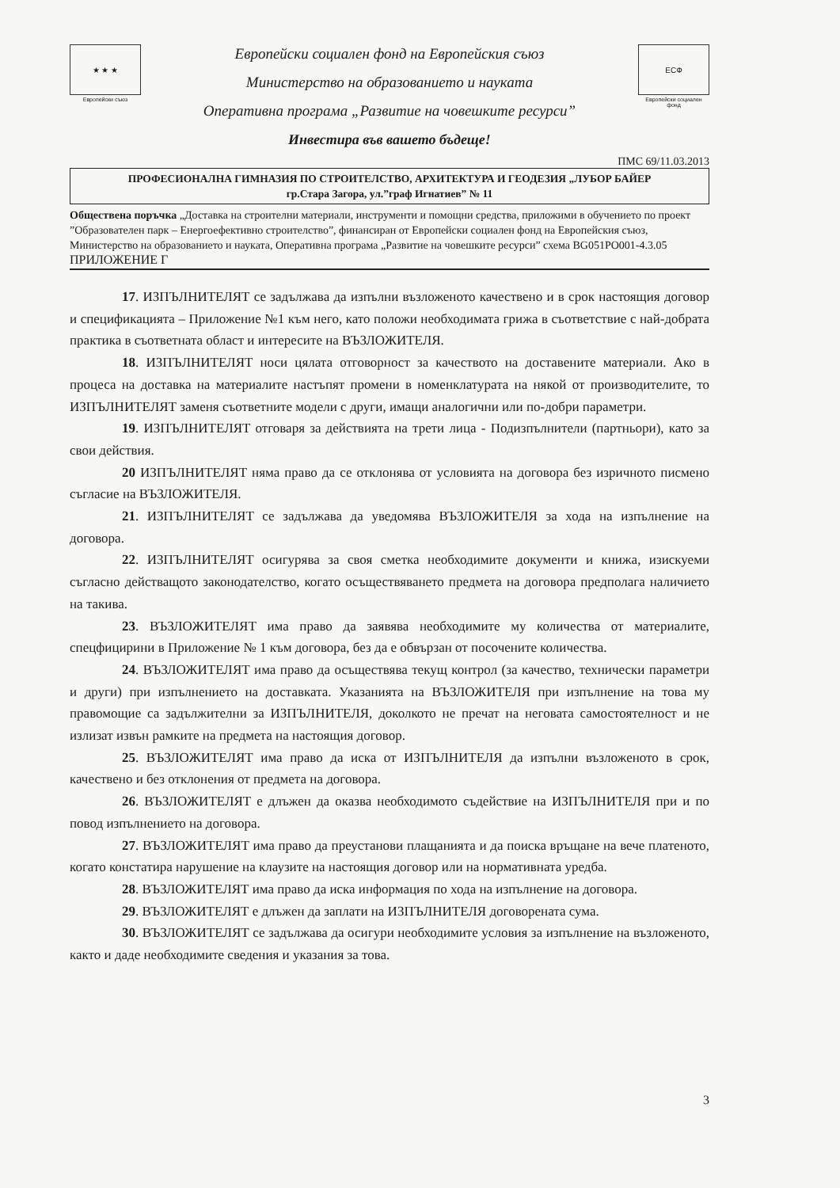★ ★ ★
Европейски съюз
Европейски социален фонд на Европейския съюз
Министерство на образованието и науката
Оперативна програма „Развитие на човешките ресурси”
Инвестира във вашето бъдеще!
ЕСФ
Европейски социален фонд
ПМС 69/11.03.2013
ПРОФЕСИОНАЛНА ГИМНАЗИЯ ПО СТРОИТЕЛСТВО, АРХИТЕКТУРА И ГЕОДЕЗИЯ „ЛУБОР БАЙЕР
гр.Стара Загора, ул.”граф Игнатиев” № 11
Обществена поръчка „Доставка на строителни материали, инструменти и помощни средства, приложими в обучението по проект ”Образователен парк – Енергоефективно строителство”, финансиран от Европейски социален фонд на Европейския съюз, Министерство на образованието и науката, Оперативна програма „Развитие на човешките ресурси” схема BG051PO001-4.3.05
ПРИЛОЖЕНИЕ Г
17. ИЗПЪЛНИТЕЛЯТ се задължава да изпълни възложеното качествено и в срок настоящия договор и спецификацията – Приложение №1 към него, като положи необходимата грижа в съответствие с най-добрата практика в съответната област и интересите на ВЪЗЛОЖИТЕЛЯ.
18. ИЗПЪЛНИТЕЛЯТ носи цялата отговорност за качеството на доставените материали. Ако в процеса на доставка на материалите настъпят промени в номенклатурата на някой от производителите, то ИЗПЪЛНИТЕЛЯТ заменя съответните модели с други, имащи аналогични или по-добри параметри.
19. ИЗПЪЛНИТЕЛЯТ отговаря за действията на трети лица - Подизпълнители (партньори), като за свои действия.
20 ИЗПЪЛНИТЕЛЯТ няма право да се отклонява от условията на договора без изричното писмено съгласие на ВЪЗЛОЖИТЕЛЯ.
21. ИЗПЪЛНИТЕЛЯТ се задължава да уведомява ВЪЗЛОЖИТЕЛЯ за хода на изпълнение на договора.
22. ИЗПЪЛНИТЕЛЯТ осигурява за своя сметка необходимите документи и книжа, изискуеми съгласно действащото законодателство, когато осъществяването предмета на договора предполага наличието на такива.
23. ВЪЗЛОЖИТЕЛЯТ има право да заявява необходимите му количества от материалите, спецфицирини в Приложение № 1 към договора, без да е обвързан от посочените количества.
24. ВЪЗЛОЖИТЕЛЯТ има право да осъществява текущ контрол (за качество, технически параметри и други) при изпълнението на доставката. Указанията на ВЪЗЛОЖИТЕЛЯ при изпълнение на това му правомощие са задължителни за ИЗПЪЛНИТЕЛЯ, доколкото не пречат на неговата самостоятелност и не излизат извън рамките на предмета на настоящия договор.
25. ВЪЗЛОЖИТЕЛЯТ има право да иска от ИЗПЪЛНИТЕЛЯ да изпълни възложеното в срок, качествено и без отклонения от предмета на договора.
26. ВЪЗЛОЖИТЕЛЯТ е длъжен да оказва необходимото съдействие на ИЗПЪЛНИТЕЛЯ при и по повод изпълнението на договора.
27. ВЪЗЛОЖИТЕЛЯТ има право да преустанови плащанията и да поиска връщане на вече платеното, когато констатира нарушение на клаузите на настоящия договор или на нормативната уредба.
28. ВЪЗЛОЖИТЕЛЯТ има право да иска информация по хода на изпълнение на договора.
29. ВЪЗЛОЖИТЕЛЯТ е длъжен да заплати на ИЗПЪЛНИТЕЛЯ договорената сума.
30. ВЪЗЛОЖИТЕЛЯТ се задължава да осигури необходимите условия за изпълнение на възложеното, както и даде необходимите сведения и указания за това.
3